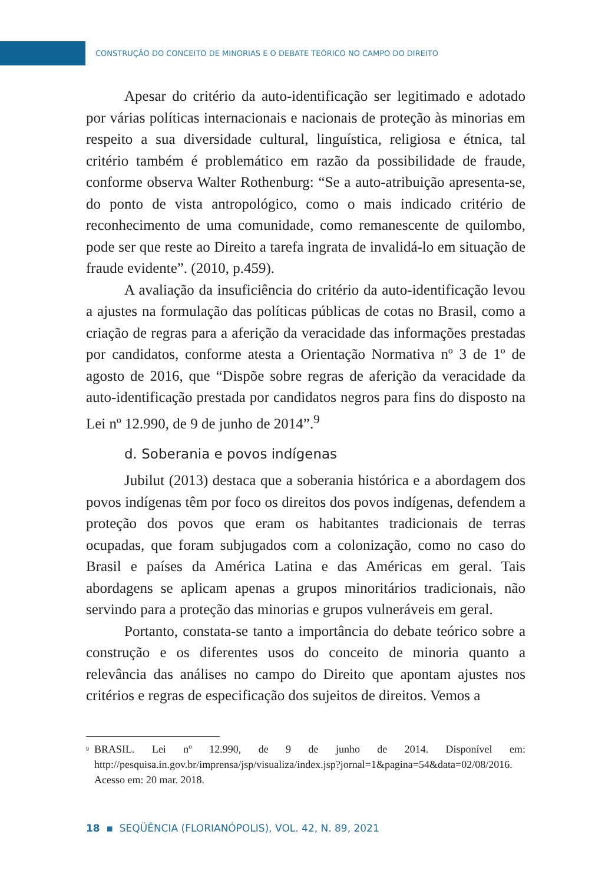CONSTRUÇÃO DO CONCEITO DE MINORIAS E O DEBATE TEÓRICO NO CAMPO DO DIREITO
Apesar do critério da auto-identificação ser legitimado e adotado por várias políticas internacionais e nacionais de proteção às minorias em respeito a sua diversidade cultural, linguística, religiosa e étnica, tal critério também é problemático em razão da possibilidade de fraude, conforme observa Walter Rothenburg: “Se a auto-atribuição apresenta-se, do ponto de vista antropológico, como o mais indicado critério de reconhecimento de uma comunidade, como remanescente de quilombo, pode ser que reste ao Direito a tarefa ingrata de invalidá-lo em situação de fraude evidente”. (2010, p.459).
A avaliação da insuficiência do critério da auto-identificação levou a ajustes na formulação das políticas públicas de cotas no Brasil, como a criação de regras para a aferição da veracidade das informações prestadas por candidatos, conforme atesta a Orientação Normativa nº 3 de 1º de agosto de 2016, que “Dispõe sobre regras de aferição da veracidade da auto-identificação prestada por candidatos negros para fins do disposto na Lei nº 12.990, de 9 de junho de 2014”.<sup>9</sup>
d. Soberania e povos indígenas
Jubilut (2013) destaca que a soberania histórica e a abordagem dos povos indígenas têm por foco os direitos dos povos indígenas, defendem a proteção dos povos que eram os habitantes tradicionais de terras ocupadas, que foram subjugados com a colonização, como no caso do Brasil e países da América Latina e das Américas em geral. Tais abordagens se aplicam apenas a grupos minoritários tradicionais, não servindo para a proteção das minorias e grupos vulneráveis em geral.
Portanto, constata-se tanto a importância do debate teórico sobre a construção e os diferentes usos do conceito de minoria quanto a relevância das análises no campo do Direito que apontam ajustes nos critérios e regras de especificação dos sujeitos de direitos. Vemos a
<sup>9</sup> BRASIL. Lei nº 12.990, de 9 de junho de 2014. Disponível em: http://pesquisa.in.gov.br/imprensa/jsp/visualiza/index.jsp?jornal=1&pagina=54&data=02/08/2016. Acesso em: 20 mar. 2018.
18 ▪ SEQÜÊNCIA (FLORIANÓPOLIS), VOL. 42, N. 89, 2021